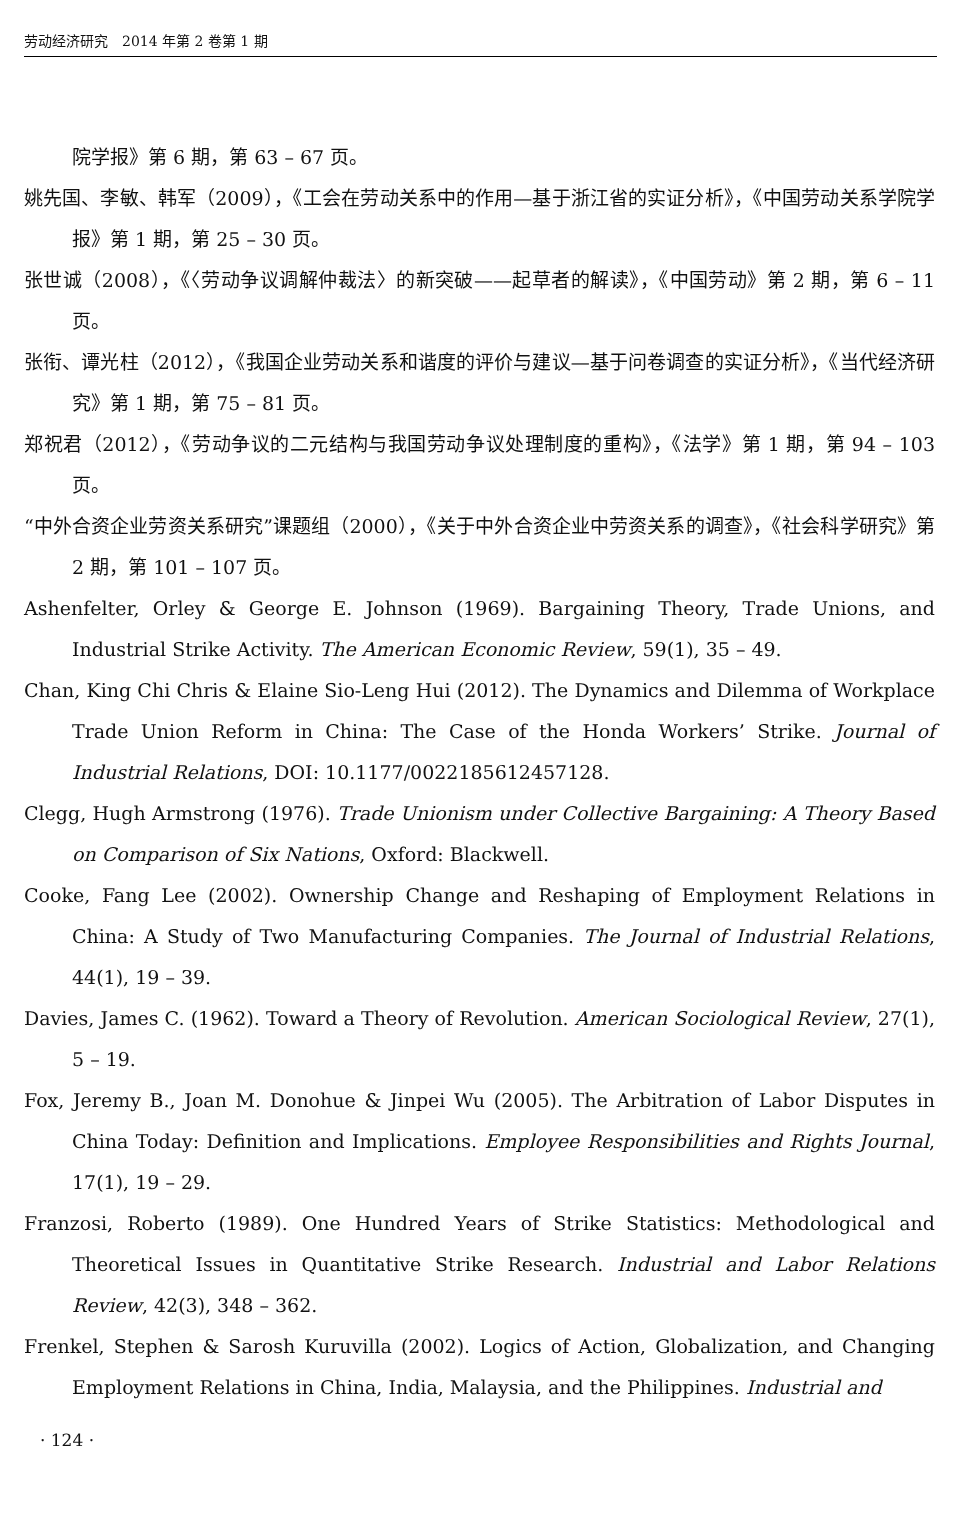劳动经济研究　2014 年第 2 卷第 1 期
院学报》第 6 期，第 63 – 67 页。
姚先国、李敏、韩军（2009），《工会在劳动关系中的作用—基于浙江省的实证分析》，《中国劳动关系学院学报》第 1 期，第 25 – 30 页。
张世诚（2008），《〈劳动争议调解仲裁法〉的新突破——起草者的解读》，《中国劳动》第 2 期，第 6 – 11 页。
张衔、谭光柱（2012），《我国企业劳动关系和谐度的评价与建议—基于问卷调查的实证分析》，《当代经济研究》第 1 期，第 75 – 81 页。
郑祝君（2012），《劳动争议的二元结构与我国劳动争议处理制度的重构》，《法学》第 1 期，第 94 – 103 页。
“中外合资企业劳资关系研究”课题组（2000），《关于中外合资企业中劳资关系的调查》，《社会科学研究》第 2 期，第 101 – 107 页。
Ashenfelter, Orley & George E. Johnson (1969). Bargaining Theory, Trade Unions, and Industrial Strike Activity. The American Economic Review, 59(1), 35 – 49.
Chan, King Chi Chris & Elaine Sio-Leng Hui (2012). The Dynamics and Dilemma of Workplace Trade Union Reform in China: The Case of the Honda Workers’ Strike. Journal of Industrial Relations, DOI: 10.1177/0022185612457128.
Clegg, Hugh Armstrong (1976). Trade Unionism under Collective Bargaining: A Theory Based on Comparison of Six Nations, Oxford: Blackwell.
Cooke, Fang Lee (2002). Ownership Change and Reshaping of Employment Relations in China: A Study of Two Manufacturing Companies. The Journal of Industrial Relations, 44(1), 19 – 39.
Davies, James C. (1962). Toward a Theory of Revolution. American Sociological Review, 27(1), 5 – 19.
Fox, Jeremy B., Joan M. Donohue & Jinpei Wu (2005). The Arbitration of Labor Disputes in China Today: Definition and Implications. Employee Responsibilities and Rights Journal, 17(1), 19 – 29.
Franzosi, Roberto (1989). One Hundred Years of Strike Statistics: Methodological and Theoretical Issues in Quantitative Strike Research. Industrial and Labor Relations Review, 42(3), 348 – 362.
Frenkel, Stephen & Sarosh Kuruvilla (2002). Logics of Action, Globalization, and Changing Employment Relations in China, India, Malaysia, and the Philippines. Industrial and
· 124 ·